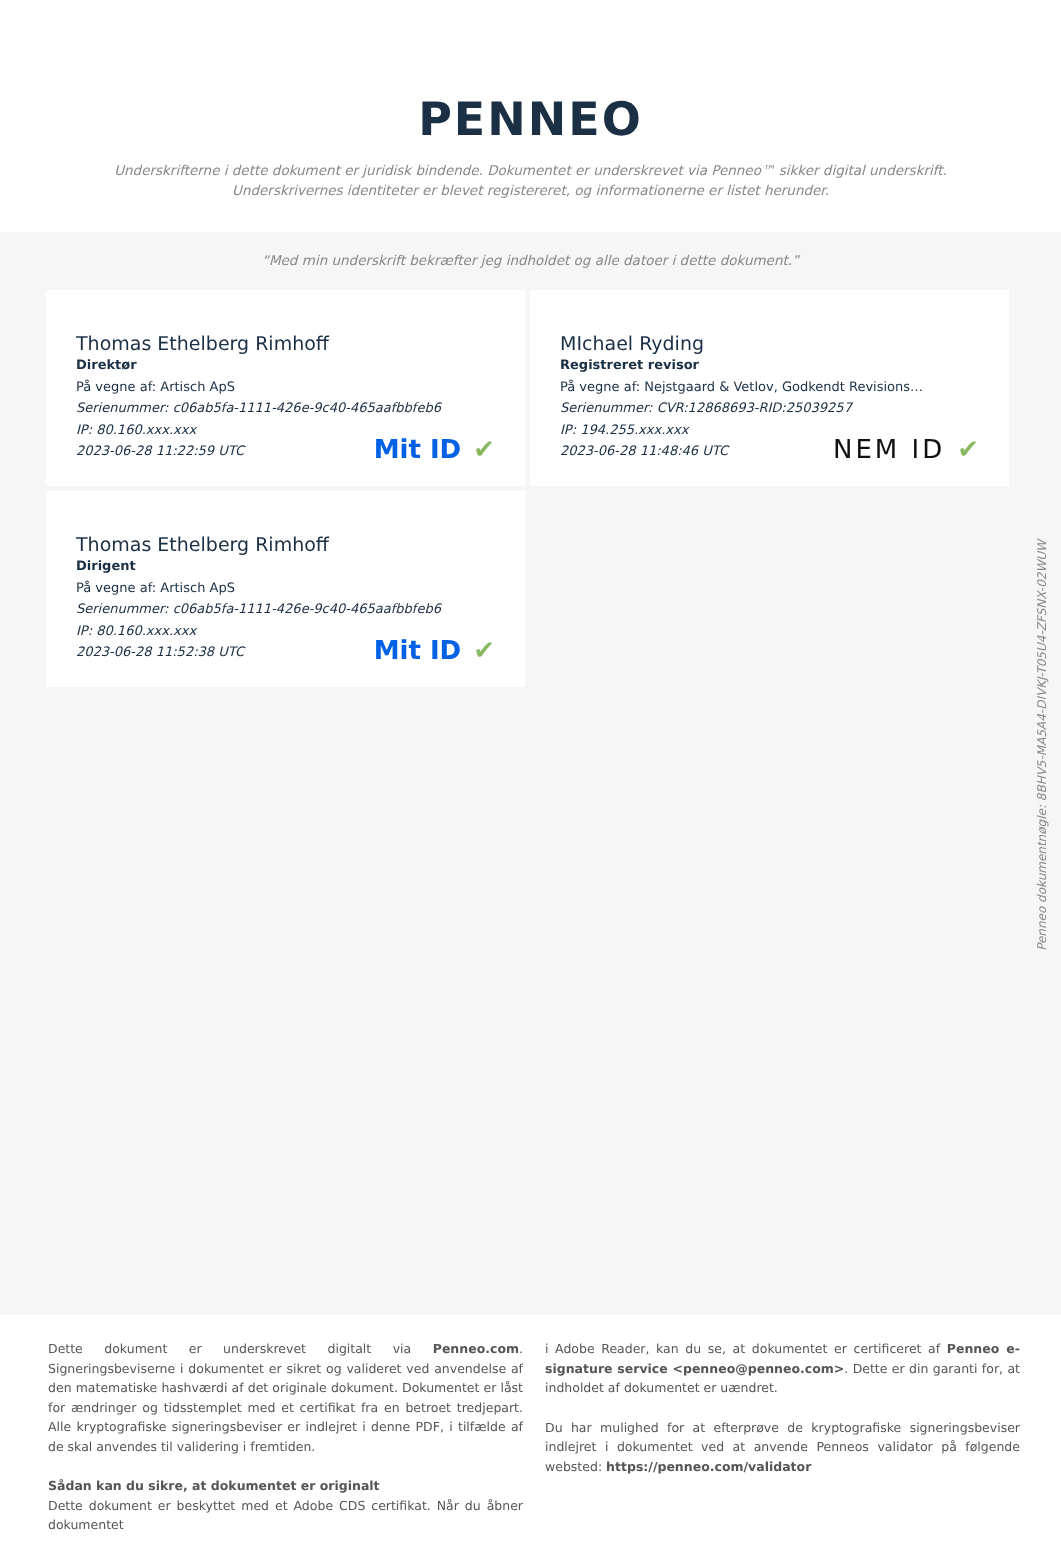PENNEO
Underskrifterne i dette dokument er juridisk bindende. Dokumentet er underskrevet via Penneo™ sikker digital underskrift.
Underskrivernes identiteter er blevet registereret, og informationerne er listet herunder.
“Med min underskrift bekræfter jeg indholdet og alle datoer i dette dokument.”
Thomas Ethelberg Rimhoff
Direktør
På vegne af: Artisch ApS
Serienummer: c06ab5fa-1111-426e-9c40-465aafbbfeb6
IP: 80.160.xxx.xxx
2023-06-28 11:22:59 UTC
Mit ID ✔
MIchael Ryding
Registreret revisor
På vegne af: Nejstgaard & Vetlov, Godkendt Revisions…
Serienummer: CVR:12868693-RID:25039257
IP: 194.255.xxx.xxx
2023-06-28 11:48:46 UTC
NEM ID ✔
Thomas Ethelberg Rimhoff
Dirigent
På vegne af: Artisch ApS
Serienummer: c06ab5fa-1111-426e-9c40-465aafbbfeb6
IP: 80.160.xxx.xxx
2023-06-28 11:52:38 UTC
Mit ID ✔
Penneo dokumentnøgle: 8BHV5-MA5A4-DIVKJ-T05U4-ZFSNX-02WUW
Dette dokument er underskrevet digitalt via Penneo.com. Signeringsbeviserne i dokumentet er sikret og valideret ved anvendelse af den matematiske hashværdi af det originale dokument. Dokumentet er låst for ændringer og tidsstemplet med et certifikat fra en betroet tredjepart. Alle kryptografiske signeringsbeviser er indlejret i denne PDF, i tilfælde af de skal anvendes til validering i fremtiden.
Sådan kan du sikre, at dokumentet er originalt
Dette dokument er beskyttet med et Adobe CDS certifikat. Når du åbner dokumentet
i Adobe Reader, kan du se, at dokumentet er certificeret af Penneo e-signature service <penneo@penneo.com>. Dette er din garanti for, at indholdet af dokumentet er uændret.
Du har mulighed for at efterprøve de kryptografiske signeringsbeviser indlejret i dokumentet ved at anvende Penneos validator på følgende websted: https://penneo.com/validator